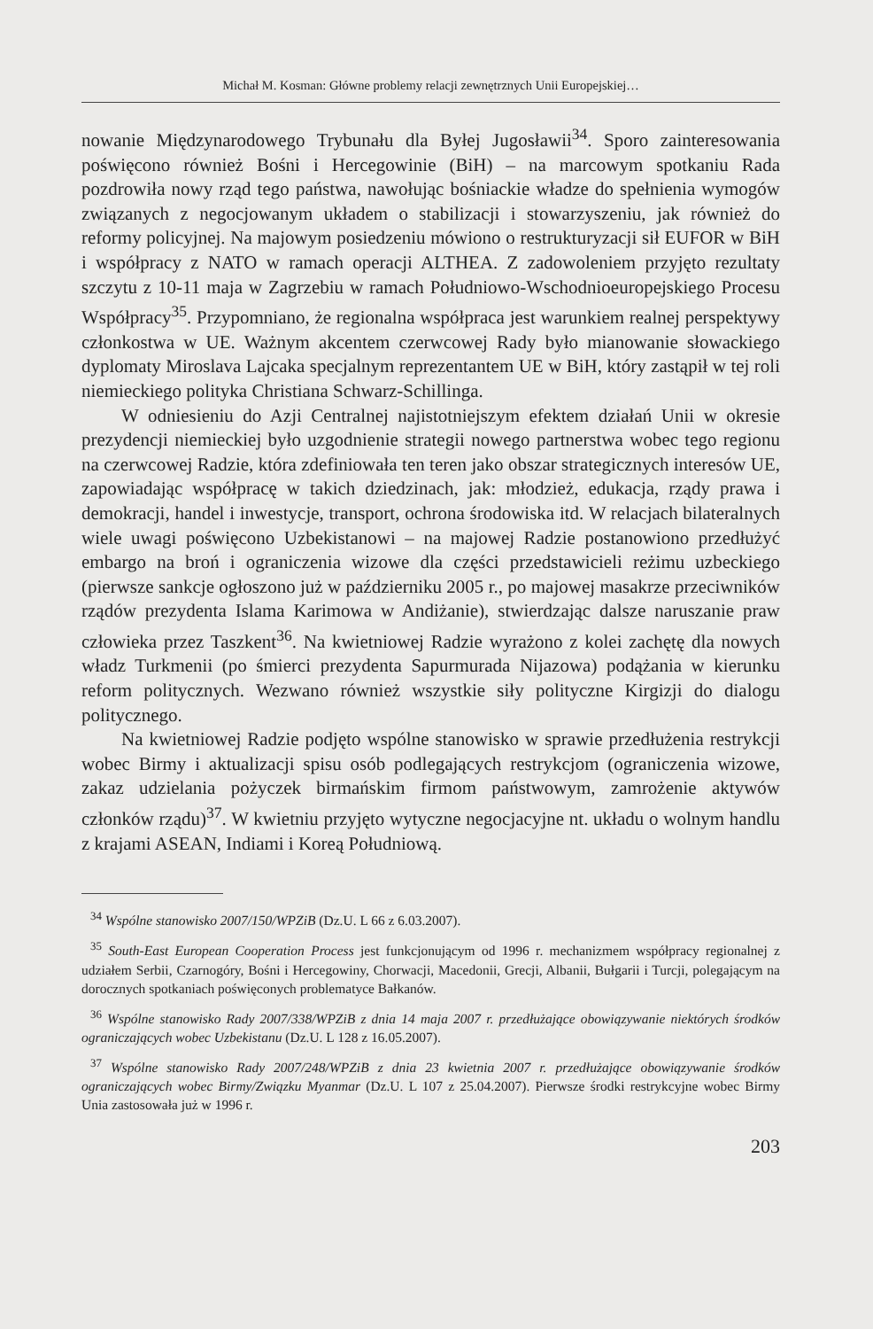Michał M. Kosman: Główne problemy relacji zewnętrznych Unii Europejskiej…
nowanie Międzynarodowego Trybunału dla Byłej Jugosławii<sup>34</sup>. Sporo zainteresowania poświęcono również Bośni i Hercegowinie (BiH) – na marcowym spotkaniu Rada pozdrowiła nowy rząd tego państwa, nawołując bośniackie władze do spełnienia wymogów związanych z negocjowanym układem o stabilizacji i stowarzyszeniu, jak również do reformy policyjnej. Na majowym posiedzeniu mówiono o restrukturyzacji sił EUFOR w BiH i współpracy z NATO w ramach operacji ALTHEA. Z zadowoleniem przyjęto rezultaty szczytu z 10-11 maja w Zagrzebiu w ramach Południowo-Wschodnioeuropejskiego Procesu Współpracy<sup>35</sup>. Przypomniano, że regionalna współpraca jest warunkiem realnej perspektywy członkostwa w UE. Ważnym akcentem czerwcowej Rady było mianowanie słowackiego dyplomaty Miroslava Lajcaka specjalnym reprezentantem UE w BiH, który zastąpił w tej roli niemieckiego polityka Christiana Schwarz-Schillinga.
W odniesieniu do Azji Centralnej najistotniejszym efektem działań Unii w okresie prezydencji niemieckiej było uzgodnienie strategii nowego partnerstwa wobec tego regionu na czerwcowej Radzie, która zdefiniowała ten teren jako obszar strategicznych interesów UE, zapowiadając współpracę w takich dziedzinach, jak: młodzież, edukacja, rządy prawa i demokracji, handel i inwestycje, transport, ochrona środowiska itd. W relacjach bilateralnych wiele uwagi poświęcono Uzbekistanowi – na majowej Radzie postanowiono przedłużyć embargo na broń i ograniczenia wizowe dla części przedstawicieli reżimu uzbeckiego (pierwsze sankcje ogłoszono już w październiku 2005 r., po majowej masakrze przeciwników rządów prezydenta Islama Karimowa w Andiżanie), stwierdzając dalsze naruszanie praw człowieka przez Taszkent<sup>36</sup>. Na kwietniowej Radzie wyrażono z kolei zachętę dla nowych władz Turkmenii (po śmierci prezydenta Sapurmurada Nijazowa) podążania w kierunku reform politycznych. Wezwano również wszystkie siły polityczne Kirgizji do dialogu politycznego.
Na kwietniowej Radzie podjęto wspólne stanowisko w sprawie przedłużenia restrykcji wobec Birmy i aktualizacji spisu osób podlegających restrykcjom (ograniczenia wizowe, zakaz udzielania pożyczek birmańskim firmom państwowym, zamrożenie aktywów członków rządu)<sup>37</sup>. W kwietniu przyjęto wytyczne negocjacyjne nt. układu o wolnym handlu z krajami ASEAN, Indiami i Koreą Południową.
<sup>34</sup> Wspólne stanowisko 2007/150/WPZiB (Dz.U. L 66 z 6.03.2007).
<sup>35</sup> South-East European Cooperation Process jest funkcjonującym od 1996 r. mechanizmem współpracy regionalnej z udziałem Serbii, Czarnogóry, Bośni i Hercegowiny, Chorwacji, Macedonii, Grecji, Albanii, Bułgarii i Turcji, polegającym na dorocznych spotkaniach poświęconych problematyce Bałkanów.
<sup>36</sup> Wspólne stanowisko Rady 2007/338/WPZiB z dnia 14 maja 2007 r. przedłużające obowiązywanie niektórych środków ograniczających wobec Uzbekistanu (Dz.U. L 128 z 16.05.2007).
<sup>37</sup> Wspólne stanowisko Rady 2007/248/WPZiB z dnia 23 kwietnia 2007 r. przedłużające obowiązywanie środków ograniczających wobec Birmy/Związku Myanmar (Dz.U. L 107 z 25.04.2007). Pierwsze środki restrykcyjne wobec Birmy Unia zastosowała już w 1996 r.
203